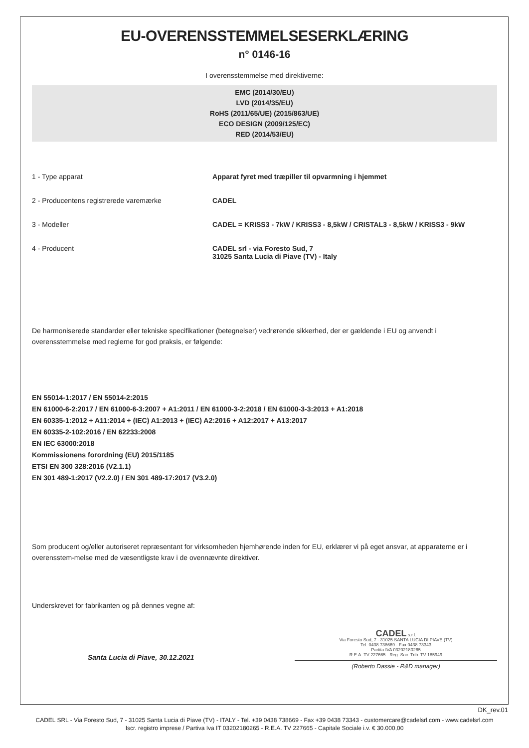EU-OVERENSSTEMMELSESERKLÆRING
n° 0146-16
I overensstemmelse med direktiverne:
EMC (2014/30/EU)
LVD (2014/35/EU)
RoHS (2011/65/UE) (2015/863/UE)
ECO DESIGN (2009/125/EC)
RED (2014/53/EU)
1 - Type apparat Apparat fyret med træpiller til opvarmning i hjemmet
2 - Producentens registrerede varemærke CADEL
3 - Modeller CADEL = KRISS3 - 7kW / KRISS3 - 8,5kW / CRISTAL3 - 8,5kW / KRISS3 - 9kW
4 - Producent CADEL srl - via Foresto Sud, 7
31025 Santa Lucia di Piave (TV) - Italy
De harmoniserede standarder eller tekniske specifikationer (betegnelser) vedrørende sikkerhed, der er gældende i EU og anvendt i overensstemmelse med reglerne for god praksis, er følgende:
EN 55014-1:2017 / EN 55014-2:2015
EN 61000-6-2:2017 / EN 61000-6-3:2007 + A1:2011 / EN 61000-3-2:2018 / EN 61000-3-3:2013 + A1:2018
EN 60335-1:2012 + A11:2014 + (IEC) A1:2013 + (IEC) A2:2016 + A12:2017 + A13:2017
EN 60335-2-102:2016 / EN 62233:2008
EN IEC 63000:2018
Kommissionens forordning (EU) 2015/1185
ETSI EN 300 328:2016 (V2.1.1)
EN 301 489-1:2017 (V2.2.0) / EN 301 489-17:2017 (V3.2.0)
Som producent og/eller autoriseret repræsentant for virksomheden hjemhørende inden for EU, erklærer vi på eget ansvar, at apparaterne er i overensstem-melse med de væsentligste krav i de ovennævnte direktiver.
Underskrevet for fabrikanten og på dennes vegne af:
Santa Lucia di Piave, 30.12.2021
CADEL s.r.l.
Via Foresto Sud, 7 - 31025 SANTA LUCIA DI PIAVE (TV)
Tel. 0438 738669 - Fax 0438 73343
Partita IVA 03202180265
R.E.A. TV 227665 - Reg. Soc. Trib. TV 185949
(Roberto Dassie - R&D manager)
DK_rev.01
CADEL SRL - Via Foresto Sud, 7 - 31025 Santa Lucia di Piave (TV) - ITALY - Tel. +39 0438 738669 - Fax +39 0438 73343 - customercare@cadelsrl.com - www.cadelsrl.com
Iscr. registro imprese / Partiva Iva IT 03202180265 - R.E.A. TV 227665 - Capitale Sociale i.v. € 30.000,00